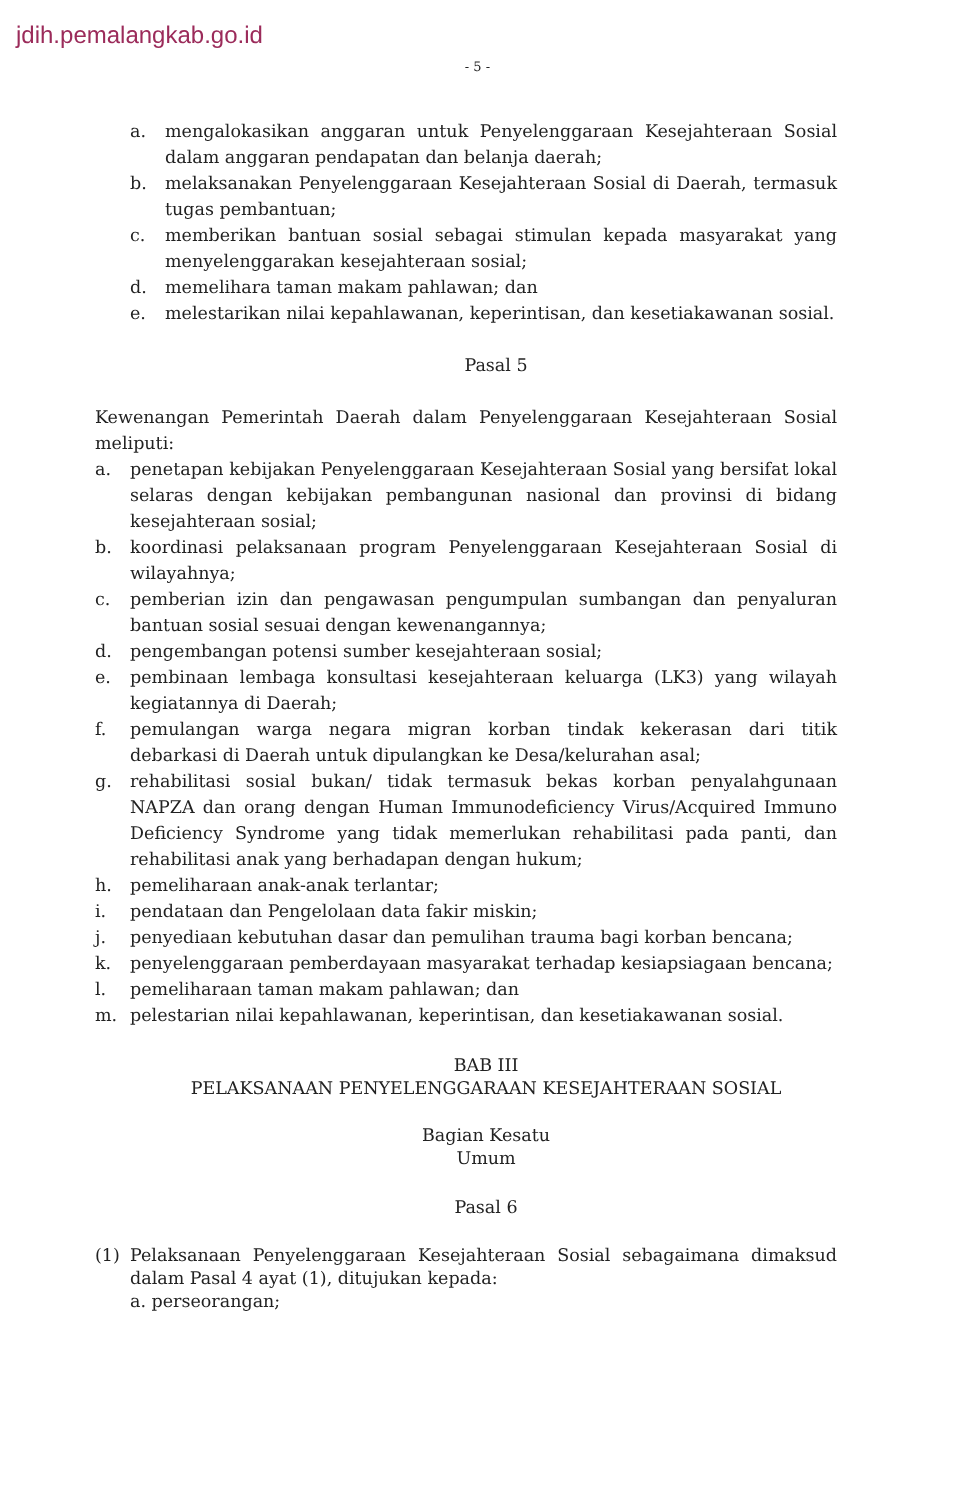jdih.pemalangkab.go.id
- 5 -
a. mengalokasikan anggaran untuk Penyelenggaraan Kesejahteraan Sosial dalam anggaran pendapatan dan belanja daerah;
b. melaksanakan Penyelenggaraan Kesejahteraan Sosial di Daerah, termasuk tugas pembantuan;
c. memberikan bantuan sosial sebagai stimulan kepada masyarakat yang menyelenggarakan kesejahteraan sosial;
d. memelihara taman makam pahlawan; dan
e. melestarikan nilai kepahlawanan, keperintisan, dan kesetiakawanan sosial.
Pasal 5
Kewenangan Pemerintah Daerah dalam Penyelenggaraan Kesejahteraan Sosial meliputi:
a. penetapan kebijakan Penyelenggaraan Kesejahteraan Sosial yang bersifat lokal selaras dengan kebijakan pembangunan nasional dan provinsi di bidang kesejahteraan sosial;
b. koordinasi pelaksanaan program Penyelenggaraan Kesejahteraan Sosial di wilayahnya;
c. pemberian izin dan pengawasan pengumpulan sumbangan dan penyaluran bantuan sosial sesuai dengan kewenangannya;
d. pengembangan potensi sumber kesejahteraan sosial;
e. pembinaan lembaga konsultasi kesejahteraan keluarga (LK3) yang wilayah kegiatannya di Daerah;
f. pemulangan warga negara migran korban tindak kekerasan dari titik debarkasi di Daerah untuk dipulangkan ke Desa/kelurahan asal;
g. rehabilitasi sosial bukan/ tidak termasuk bekas korban penyalahgunaan NAPZA dan orang dengan Human Immunodeficiency Virus/Acquired Immuno Deficiency Syndrome yang tidak memerlukan rehabilitasi pada panti, dan rehabilitasi anak yang berhadapan dengan hukum;
h. pemeliharaan anak-anak terlantar;
i. pendataan dan Pengelolaan data fakir miskin;
j. penyediaan kebutuhan dasar dan pemulihan trauma bagi korban bencana;
k. penyelenggaraan pemberdayaan masyarakat terhadap kesiapsiagaan bencana;
l. pemeliharaan taman makam pahlawan; dan
m. pelestarian nilai kepahlawanan, keperintisan, dan kesetiakawanan sosial.
BAB III
PELAKSANAAN PENYELENGGARAAN KESEJAHTERAAN SOSIAL
Bagian Kesatu
Umum
Pasal 6
(1) Pelaksanaan Penyelenggaraan Kesejahteraan Sosial sebagaimana dimaksud dalam Pasal 4 ayat (1), ditujukan kepada:
a. perseorangan;